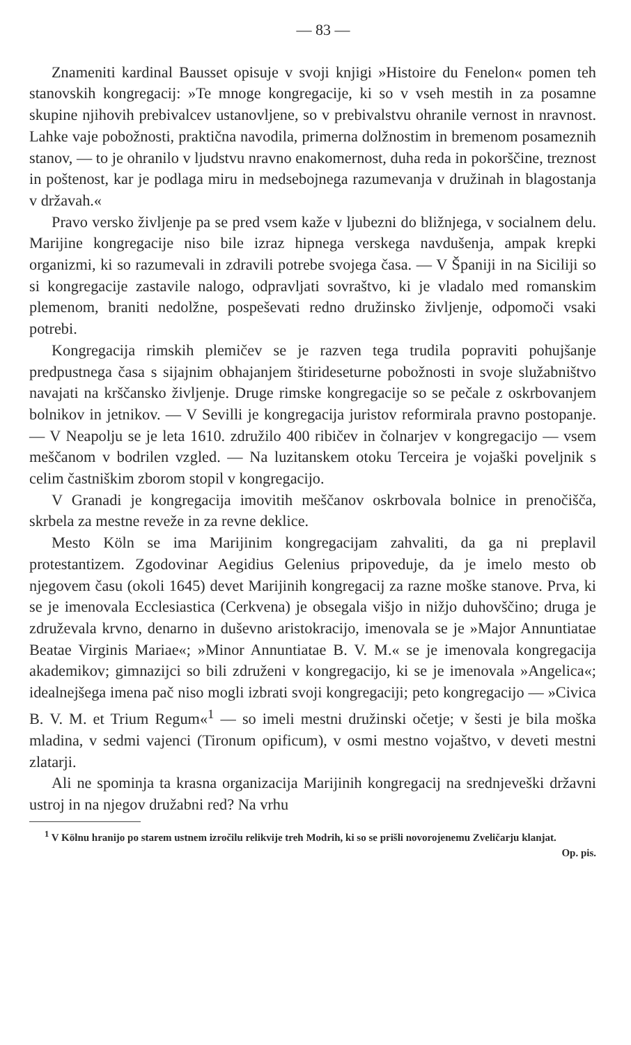— 83 —
Znameniti kardinal Bausset opisuje v svoji knjigi »Histoire du Fenelon« pomen teh stanovskih kongregacij: »Te mnoge kongregacije, ki so v vseh mestih in za posamne skupine njihovih prebivalcev ustanovljene, so v prebivalstvu ohranile vernost in nravnost. Lahke vaje pobožnosti, praktična navodila, primerna dolžnostim in bremenom posameznih stanov, — to je ohranilo v ljudstvu nravno enakomernost, duha reda in pokorščine, treznost in poštenost, kar je podlaga miru in medsebojnega razumevanja v družinah in blagostanja v državah.«
Pravo versko življenje pa se pred vsem kaže v ljubezni do bližnjega, v socialnem delu. Marijine kongregacije niso bile izraz hipnega verskega navdušenja, ampak krepki organizmi, ki so razumevali in zdravili potrebe svojega časa. — V Španiji in na Siciliji so si kongregacije zastavile nalogo, odpravljati sovraštvo, ki je vladalo med romanskim plemenom, braniti nedolžne, pospeševati redno družinsko življenje, odpomoči vsaki potrebi.
Kongregacija rimskih plemičev se je razven tega trudila popraviti pohujšanje predpustnega časa s sijajnim obhajanjem štirideseturne pobožnosti in svoje služabništvo navajati na krščansko življenje. Druge rimske kongregacije so se pečale z oskrbovanjem bolnikov in jetnikov. — V Sevilli je kongregacija juristov reformirala pravno postopanje. — V Neapolju se je leta 1610. združilo 400 ribičev in čolnarjev v kongregacijo — vsem meščanom v bodrilen vzgled. — Na luzitanskem otoku Terceira je vojaški poveljnik s celim častniškim zborom stopil v kongregacijo.
V Granadi je kongregacija imovitih meščanov oskrbovala bolnice in prenočišča, skrbela za mestne reveže in za revne deklice.
Mesto Köln se ima Marijinim kongregacijam zahvaliti, da ga ni preplavil protestantizem. Zgodovinar Aegidius Gelenius pripoveduje, da je imelo mesto ob njegovem času (okoli 1645) devet Marijinih kongregacij za razne moške stanove. Prva, ki se je imenovala Ecclesiastica (Cerkvena) je obsegala višjo in nižjo duhovščino; druga je združevala krvno, denarno in duševno aristokracijo, imenovala se je »Major Annuntiatae Beatae Virginis Mariae«; »Minor Annuntiatae B. V. M.« se je imenovala kongregacija akademikov; gimnazijci so bili združeni v kongregacijo, ki se je imenovala »Angelica«; idealnejšega imena pač niso mogli izbrati svoji kongregaciji; peto kongregacijo — »Civica B. V. M. et Trium Regum«<sup>1</sup> — so imeli mestni družinski očetje; v šesti je bila moška mladina, v sedmi vajenci (Tironum opificum), v osmi mestno vojaštvo, v deveti mestni zlatarji.
Ali ne spominja ta krasna organizacija Marijinih kongregacij na srednjeveški državni ustroj in na njegov družabni red? Na vrhu
<sup>1</sup> V Kölnu hranijo po starem ustnem izročilu relikvije treh Modrih, ki so se prišli novorojenemu Zveličarju klanjat. Op. pis.